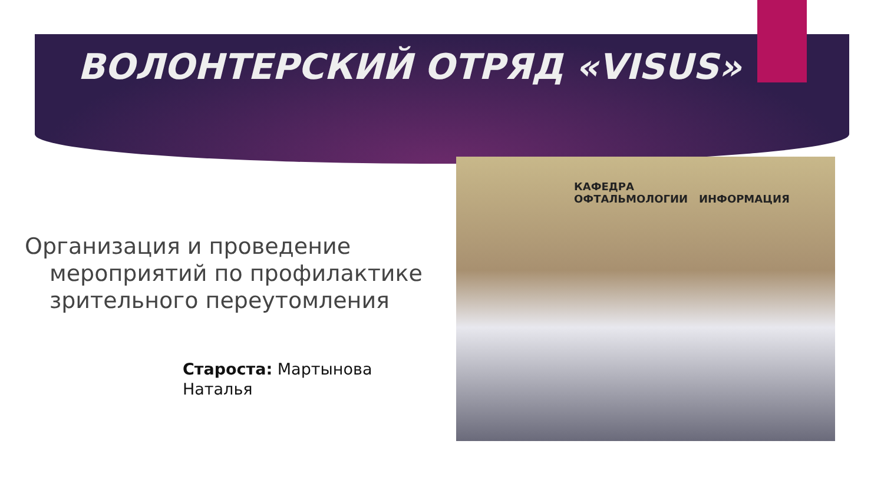ВОЛОНТЕРСКИЙ ОТРЯД «VISUS»
Организация и проведение мероприятий по профилактике зрительного переутомления
Староста: Мартынова
Наталья
КАФЕДРА
ОФТАЛЬМОЛОГИИ ИНФОРМАЦИЯ